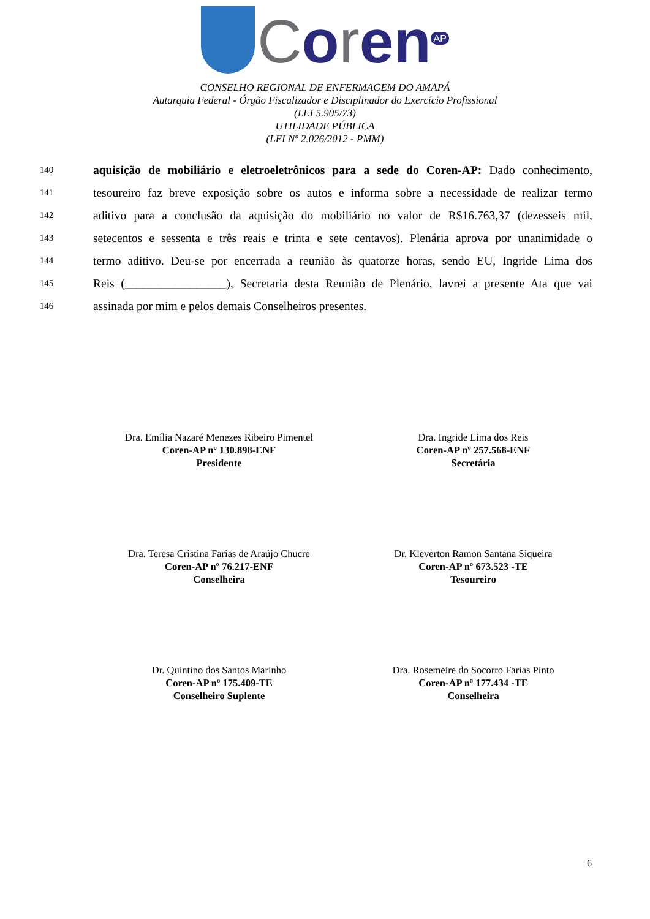Coren<sup>AP</sup>
CONSELHO REGIONAL DE ENFERMAGEM DO AMAPÁ
Autarquia Federal - Órgão Fiscalizador e Disciplinador do Exercício Profissional
(LEI 5.905/73)
UTILIDADE PÚBLICA
(LEI Nº 2.026/2012 - PMM)
140 aquisição de mobiliário e eletroeletrônicos para a sede do Coren-AP: Dado conhecimento,
141 tesoureiro faz breve exposição sobre os autos e informa sobre a necessidade de realizar termo
142 aditivo para a conclusão da aquisição do mobiliário no valor de R$16.763,37 (dezesseis mil,
143 setecentos e sessenta e três reais e trinta e sete centavos). Plenária aprova por unanimidade o
144 termo aditivo. Deu-se por encerrada a reunião às quatorze horas, sendo EU, Ingride Lima dos
145 Reis (_________________), Secretaria desta Reunião de Plenário, lavrei a presente Ata que vai
146 assinada por mim e pelos demais Conselheiros presentes.
Dra. Emília Nazaré Menezes Ribeiro Pimentel
Coren-AP nº 130.898-ENF
Presidente
Dra. Ingride Lima dos Reis
Coren-AP nº 257.568-ENF
Secretária
Dra. Teresa Cristina Farias de Araújo Chucre
Coren-AP nº 76.217-ENF
Conselheira
Dr. Kleverton Ramon Santana Siqueira
Coren-AP nº 673.523 -TE
Tesoureiro
Dr. Quintino dos Santos Marinho
Coren-AP nº 175.409-TE
Conselheiro Suplente
Dra. Rosemeire do Socorro Farias Pinto
Coren-AP nº 177.434 -TE
Conselheira
6